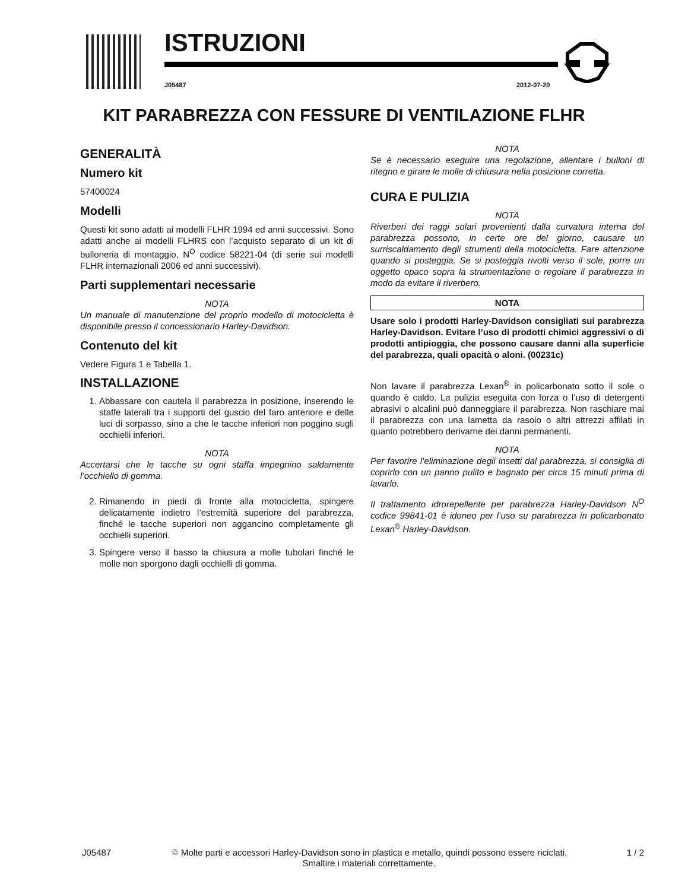ISTRUZIONI
J05487 2012-07-20
KIT PARABREZZA CON FESSURE DI VENTILAZIONE FLHR
GENERALITÀ
Numero kit
57400024
Modelli
Questi kit sono adatti ai modelli FLHR 1994 ed anni successivi. Sono adatti anche ai modelli FLHRS con l’acquisto separato di un kit di bulloneria di montaggio, N<sup>O</sup> codice 58221-04 (di serie sui modelli FLHR internazionali 2006 ed anni successivi).
Parti supplementari necessarie
NOTA
Un manuale di manutenzione del proprio modello di motocicletta è disponibile presso il concessionario Harley-Davidson.
Contenuto del kit
Vedere Figura 1 e Tabella 1.
INSTALLAZIONE
1. Abbassare con cautela il parabrezza in posizione, inserendo le staffe laterali tra i supporti del guscio del faro anteriore e delle luci di sorpasso, sino a che le tacche inferiori non poggino sugli occhielli inferiori.
NOTA
Accertarsi che le tacche su ogni staffa impegnino saldamente l’occhiello di gomma.
2. Rimanendo in piedi di fronte alla motocicletta, spingere delicatamente indietro l’estremità superiore del parabrezza, finché le tacche superiori non aggancino completamente gli occhielli superiori.
3. Spingere verso il basso la chiusura a molle tubolari finché le molle non sporgono dagli occhielli di gomma.
NOTA
Se è necessario eseguire una regolazione, allentare i bulloni di ritegno e girare le molle di chiusura nella posizione corretta.
CURA E PULIZIA
NOTA
Riverberi dei raggi solari provenienti dalla curvatura interna del parabrezza possono, in certe ore del giorno, causare un surriscaldamento degli strumenti della motocicletta. Fare attenzione quando si posteggia. Se si posteggia rivolti verso il sole, porre un oggetto opaco sopra la strumentazione o regolare il parabrezza in modo da evitare il riverbero.
NOTA
Usare solo i prodotti Harley-Davidson consigliati sui parabrezza Harley-Davidson. Evitare l’uso di prodotti chimici aggressivi o di prodotti antipioggia, che possono causare danni alla superficie del parabrezza, quali opacità o aloni. (00231c)
Non lavare il parabrezza Lexan<sup>®</sup> in policarbonato sotto il sole o quando è caldo. La pulizia eseguita con forza o l’uso di detergenti abrasivi o alcalini può danneggiare il parabrezza. Non raschiare mai il parabrezza con una lametta da rasoio o altri attrezzi affilati in quanto potrebbero derivarne dei danni permanenti.
NOTA
Per favorire l’eliminazione degli insetti dal parabrezza, si consiglia di coprirlo con un panno pulito e bagnato per circa 15 minuti prima di lavarlo.
Il trattamento idrorepellente per parabrezza Harley-Davidson N<sup>O</sup> codice 99841-01 è idoneo per l’uso su parabrezza in policarbonato Lexan<sup>®</sup> Harley-Davidson.
J05487 ♲ Molte parti e accessori Harley-Davidson sono in plastica e metallo, quindi possono essere riciclati.
Smaltire i materiali correttamente. 1 / 2